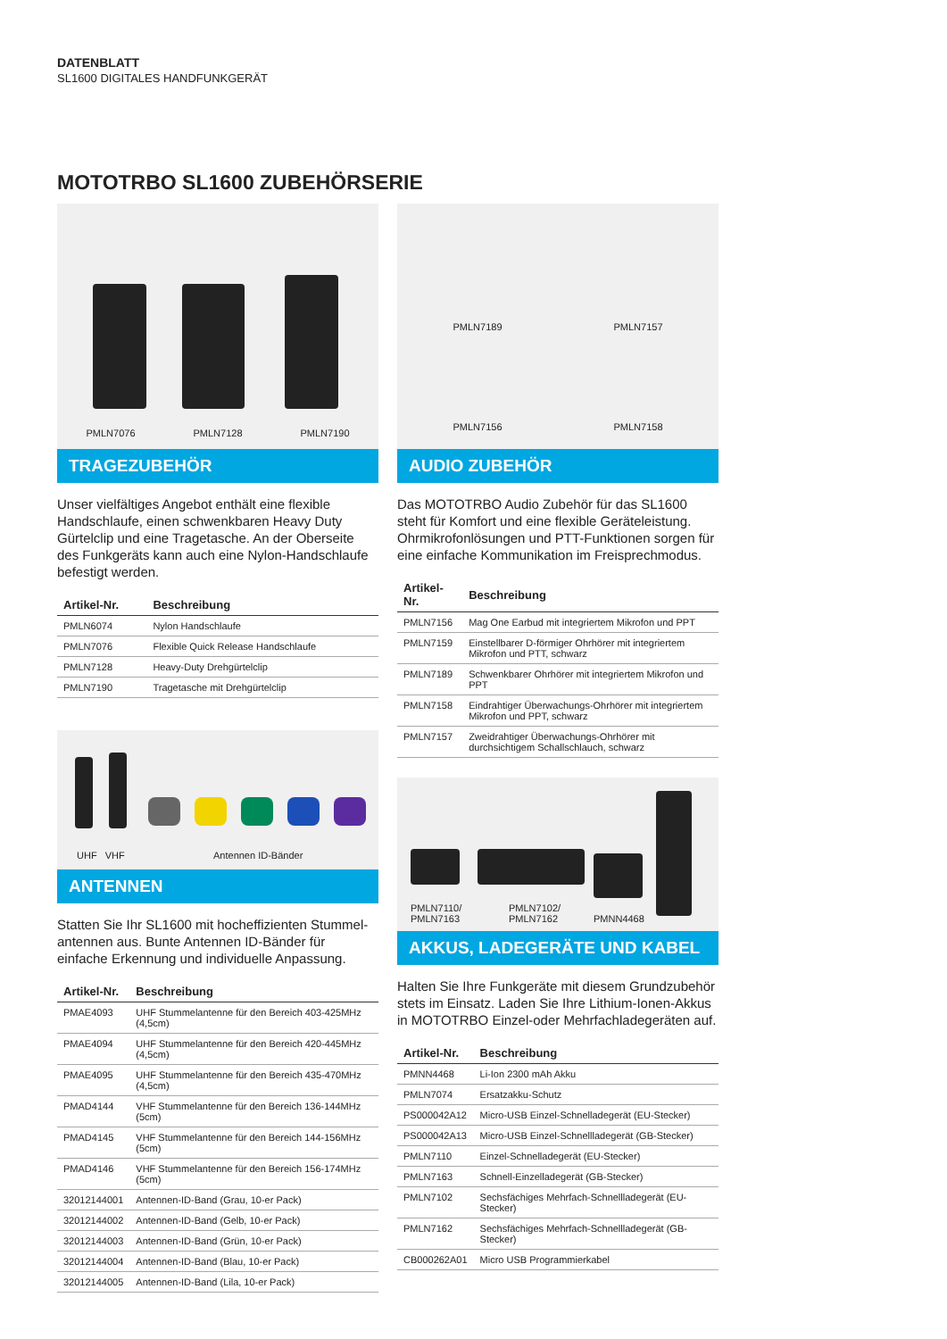DATENBLATT
SL1600 DIGITALES HANDFUNKGERÄT
MOTOTRBO SL1600 ZUBEHÖRSERIE
PMLN7076 PMLN7128 PMLN7190
TRAGEZUBEHÖR
Unser vielfältiges Angebot enthält eine flexible Handschlaufe, einen schwenkbaren Heavy Duty Gürtelclip und eine Tragetasche. An der Oberseite des Funkgeräts kann auch eine Nylon-Handschlaufe befestigt werden.
| Artikel-Nr. | Beschreibung |
| --- | --- |
| PMLN6074 | Nylon Handschlaufe |
| PMLN7076 | Flexible Quick Release Handschlaufe |
| PMLN7128 | Heavy-Duty Drehgürtelclip |
| PMLN7190 | Tragetasche mit Drehgürtelclip |
UHF VHF Antennen ID-Bänder
ANTENNEN
Statten Sie Ihr SL1600 mit hocheffizienten Stummel-antennen aus. Bunte Antennen ID-Bänder für einfache Erkennung und individuelle Anpassung.
| Artikel-Nr. | Beschreibung |
| --- | --- |
| PMAE4093 | UHF Stummelantenne für den Bereich 403-425MHz (4,5cm) |
| PMAE4094 | UHF Stummelantenne für den Bereich 420-445MHz (4,5cm) |
| PMAE4095 | UHF Stummelantenne für den Bereich 435-470MHz (4,5cm) |
| PMAD4144 | VHF Stummelantenne für den Bereich 136-144MHz (5cm) |
| PMAD4145 | VHF Stummelantenne für den Bereich 144-156MHz (5cm) |
| PMAD4146 | VHF Stummelantenne für den Bereich 156-174MHz (5cm) |
| 32012144001 | Antennen-ID-Band (Grau, 10-er Pack) |
| 32012144002 | Antennen-ID-Band (Gelb, 10-er Pack) |
| 32012144003 | Antennen-ID-Band (Grün, 10-er Pack) |
| 32012144004 | Antennen-ID-Band (Blau, 10-er Pack) |
| 32012144005 | Antennen-ID-Band (Lila, 10-er Pack) |
PMLN7189 PMLN7157
PMLN7156 PMLN7158
AUDIO ZUBEHÖR
Das MOTOTRBO Audio Zubehör für das SL1600 steht für Komfort und eine flexible Geräteleistung. Ohrmikrofonlösungen und PTT-Funktionen sorgen für eine einfache Kommunikation im Freisprechmodus.
| Artikel-Nr. | Beschreibung |
| --- | --- |
| PMLN7156 | Mag One Earbud mit integriertem Mikrofon und PPT |
| PMLN7159 | Einstellbarer D-förmiger Ohrhörer mit integriertem Mikrofon und PTT, schwarz |
| PMLN7189 | Schwenkbarer Ohrhörer mit integriertem Mikrofon und PPT |
| PMLN7158 | Eindrahtiger Überwachungs-Ohrhörer mit integriertem Mikrofon und PPT, schwarz |
| PMLN7157 | Zweidrahtiger Überwachungs-Ohrhörer mit durchsichtigem Schallschlauch, schwarz |
PMLN7110/
PMLN7163
PMLN7102/
PMLN7162
PMNN4468
AKKUS, LADEGERÄTE UND KABEL
Halten Sie Ihre Funkgeräte mit diesem Grundzubehör stets im Einsatz. Laden Sie Ihre Lithium-Ionen-Akkus in MOTOTRBO Einzel-oder Mehrfachladegeräten auf.
| Artikel-Nr. | Beschreibung |
| --- | --- |
| PMNN4468 | Li-Ion 2300 mAh Akku |
| PMLN7074 | Ersatzakku-Schutz |
| PS000042A12 | Micro-USB Einzel-Schnelladegerät (EU-Stecker) |
| PS000042A13 | Micro-USB Einzel-Schnellladegerät (GB-Stecker) |
| PMLN7110 | Einzel-Schnelladegerät (EU-Stecker) |
| PMLN7163 | Schnell-Einzelladegerät (GB-Stecker) |
| PMLN7102 | Sechsfächiges Mehrfach-Schnellladegerät (EU-Stecker) |
| PMLN7162 | Sechsfächiges Mehrfach-Schnellladegerät (GB-Stecker) |
| CB000262A01 | Micro USB Programmierkabel |